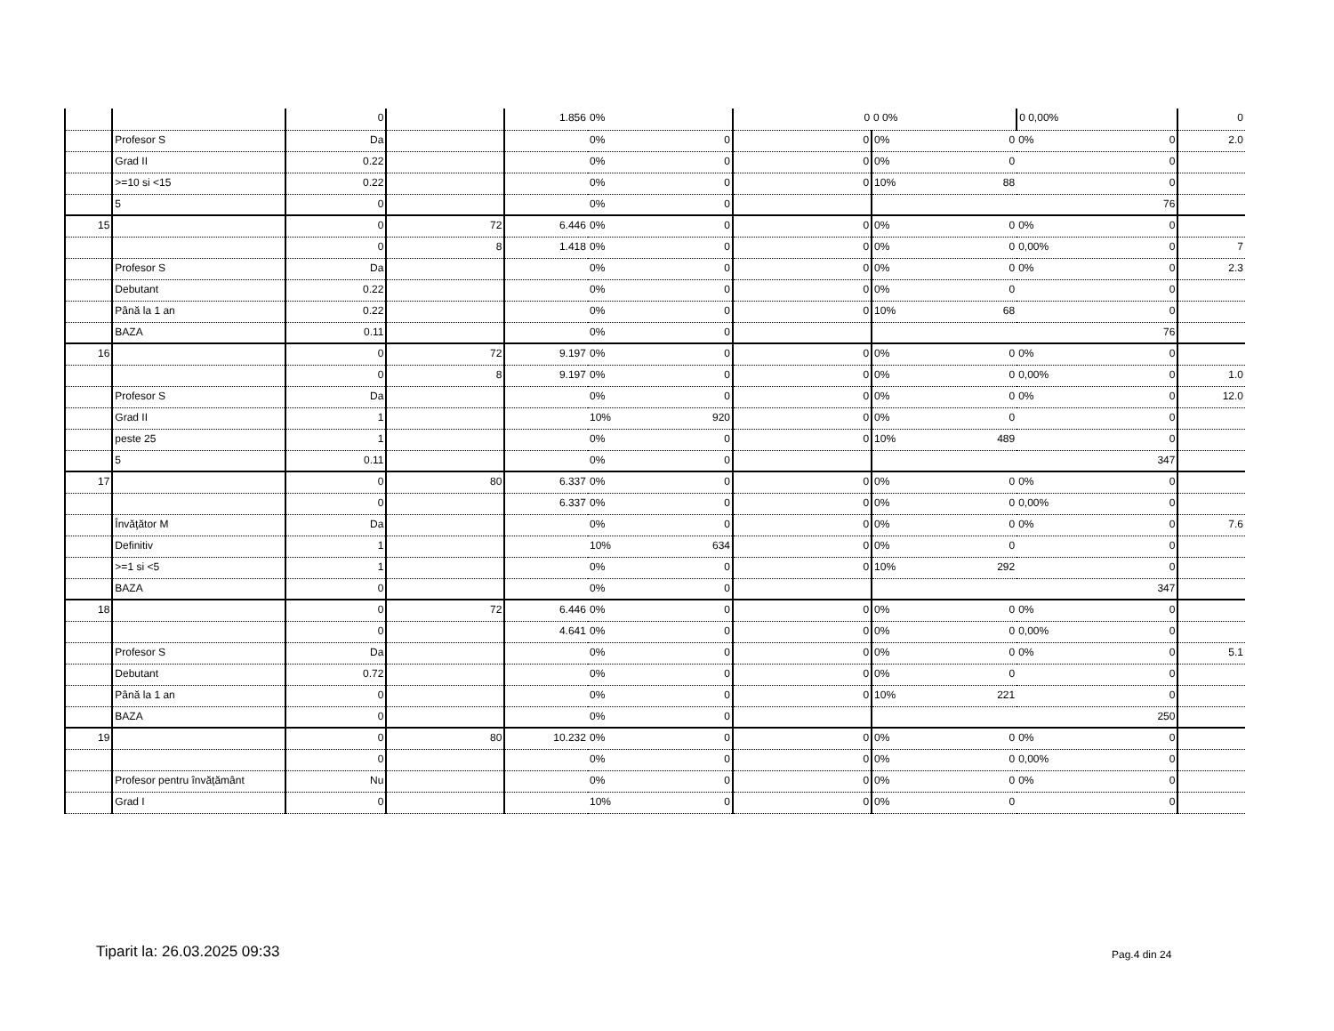| | | 0 | | 1.856 | 0% | 0 | 0 0% | 0 0,00% | 0 |
| | Profesor S | Da | | | 0% 0 | 0 | 0% 0 | 0% 0 | 2.0 |
| | Grad II | 0.22 | | | 0% 0 | 0 | 0% 0 | 0 | |
| | >=10 si <15 | 0.22 | | | 0% 0 | 0 | 10% 88 | 0 | |
| | 5 | 0 | | | 0% 0 | | | 76 | |
| 15 | | 0 | 72 | 6.446 | 0% 0 | 0 | 0% 0 | 0% 0 | |
| | | 0 | 8 | 1.418 | 0% 0 | 0 | 0% 0 | 0,00% 0 | 7 |
| | Profesor S | Da | | | 0% 0 | 0 | 0% 0 | 0% 0 | 2.3 |
| | Debutant | 0.22 | | | 0% 0 | 0 | 0% 0 | 0 | |
| | Până la 1 an | 0.22 | | | 0% 0 | 0 | 10% 68 | 0 | |
| | BAZA | 0.11 | | | 0% 0 | | | 76 | |
| 16 | | 0 | 72 | 9.197 | 0% 0 | 0 | 0% 0 | 0% 0 | |
| | | 0 | 8 | 9.197 | 0% 0 | 0 | 0% 0 | 0,00% 0 | 1.0 |
| | Profesor S | Da | | | 0% 0 | 0 | 0% 0 | 0% 0 | 12.0 |
| | Grad II | 1 | | | 10% 920 | 0 | 0% 0 | 0 | |
| | peste 25 | 1 | | | 0% 0 | 0 | 10% 489 | 0 | |
| | 5 | 0.11 | | | 0% 0 | | | 347 | |
| 17 | | 0 | 80 | 6.337 | 0% 0 | 0 | 0% 0 | 0% 0 | |
| | | 0 | | 6.337 | 0% 0 | 0 | 0% 0 | 0,00% 0 | |
| | Învăţător M | Da | | | 0% 0 | 0 | 0% 0 | 0% 0 | 7.6 |
| | Definitiv | 1 | | | 10% 634 | 0 | 0% 0 | 0 | |
| | >=1 si <5 | 1 | | | 0% 0 | 0 | 10% 292 | 0 | |
| | BAZA | 0 | | | 0% 0 | | | 347 | |
| 18 | | 0 | 72 | 6.446 | 0% 0 | 0 | 0% 0 | 0% 0 | |
| | | 0 | | 4.641 | 0% 0 | 0 | 0% 0 | 0,00% 0 | |
| | Profesor S | Da | | | 0% 0 | 0 | 0% 0 | 0% 0 | 5.1 |
| | Debutant | 0.72 | | | 0% 0 | 0 | 0% 0 | 0 | |
| | Până la 1 an | 0 | | | 0% 0 | 0 | 10% 221 | 0 | |
| | BAZA | 0 | | | 0% 0 | | | 250 | |
| 19 | | 0 | 80 | 10.232 | 0% 0 | 0 | 0% 0 | 0% 0 | |
| | | 0 | | | 0% 0 | 0 | 0% 0 | 0,00% 0 | |
| | Profesor pentru învățământ | Nu | | | 0% 0 | 0 | 0% 0 | 0% 0 | |
| | Grad I | 0 | | | 10% 0 | 0 | 0% 0 | 0 | |
Tiparit la: 26.03.2025 09:33 Pag.4 din 24